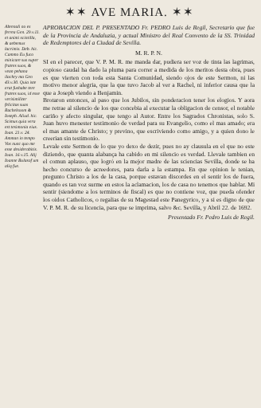✶✶ AVE MARIA. ✶✶
Abrenali no es ferrea Gen. 29.v.11. et animi scintilla, & aebemus lacrimis. Deb. hic. Cammo Eu fuco minicare sus super fratres suos, & vean pehana ilachry ma Gen 43.v.30. Quia iste erat fushabe tere fratres suos, id esse verisimiliter felicitas suas Rachelsoom & Ioseph. Aliud. hic. Scimus quia vera est tesimonia eius. Ioan. 21.v. 24. Amman in tempo Vos nunc quo me esse desiderabitis. Ioan. 16 v.15. Alij Ioanne Bulasof um aliq fue.
APROBACION DEL P. PRESENTADO Fr. PEDRO Luis de Regil, Secretario que fue de la Provincia de Andaluzia, y actual Ministro del Real Convento de la SS. Trinidad de Redemptores del a Ciudad de Sevilla.
M. R. P. N.
SI en el parecer, que V. P. M. R. me manda dar, pudiera ser voz de tinta las lagrimas, copioso caudal ha dado la pluma para correr a medida de los meritos desta obra, pues es que vierten con toda esta Santa Comunidad, siendo ojos de este Sermon, ni las motivo menor alegria, que la que tuvo Jacob al ver a Rachel, ni inferior causa que la que a Joseph viendo a Benjamin.
Brotaron entonces, al paso que los Jubilos, sin ponderacion tener los elogios. Y aora me retrae al silencio de los que concebia al executar la obligacion de censor, el notable cariño y afecto singular, que tengo al Autor. Entre los Sagrados Chronistas, solo S. Juan huvo menester testimonio de verdad para su Evangelio, como el mas amado; era el mas amante de Christo; y previno, que escriviendo como amigo, y a quien dono le creerian sin testimonio.
Levale este Sermon de lo que yo dexo de dezir, pues no ay clausula en el que no este diziendo, que quanta alabança ha cabido en mi silencio es verdad. Llevale tambien en el comun aplauso, que logró en la mejor madre de las sciencias Sevilla, donde se ha hecho concurso de acreedores, para darla a la estampa. En que opinion le tenian, pregunto Christo a los de la casa, porque estavan discordes en el sentir los de fuera, quando es tan voz surme en estos la aclamacion, los de casa no tenemos que hablar. Mi sentir (siendome a los terminos de fiscal) es que no contiene voz, que pueda ofender los oidos Catholicos, o regalias de su Magestad este Panegyrico, y a si es digno de que V. P. M. R. de su licencia, para que se imprima, salvo &c. Sevilla, y Abril 22. de 1692.
Presentado Fr. Pedro Luis de Regil.